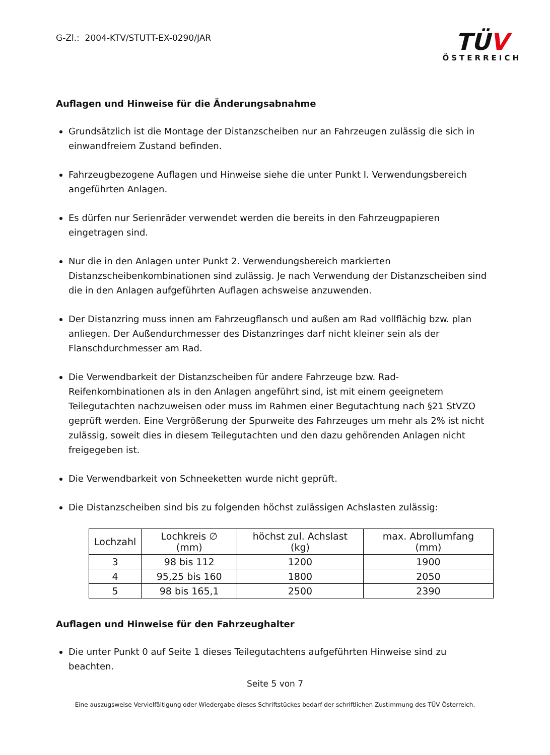G-Zl.: 2004-KTV/STUTT-EX-0290/JAR
TÜV
ÖSTERREICH
Auflagen und Hinweise für die Änderungsabnahme
Grundsätzlich ist die Montage der Distanzscheiben nur an Fahrzeugen zulässig die sich in einwandfreiem Zustand befinden.
Fahrzeugbezogene Auflagen und Hinweise siehe die unter Punkt I. Verwendungsbereich angeführten Anlagen.
Es dürfen nur Serienräder verwendet werden die bereits in den Fahrzeugpapieren eingetragen sind.
Nur die in den Anlagen unter Punkt 2. Verwendungsbereich markierten Distanzscheibenkombinationen sind zulässig. Je nach Verwendung der Distanzscheiben sind die in den Anlagen aufgeführten Auflagen achsweise anzuwenden.
Der Distanzring muss innen am Fahrzeugflansch und außen am Rad vollflächig bzw. plan anliegen. Der Außendurchmesser des Distanzringes darf nicht kleiner sein als der Flanschdurchmesser am Rad.
Die Verwendbarkeit der Distanzscheiben für andere Fahrzeuge bzw. Rad-Reifenkombinationen als in den Anlagen angeführt sind, ist mit einem geeignetem Teilegutachten nachzuweisen oder muss im Rahmen einer Begutachtung nach §21 StVZO geprüft werden. Eine Vergrößerung der Spurweite des Fahrzeuges um mehr als 2% ist nicht zulässig, soweit dies in diesem Teilegutachten und den dazu gehörenden Anlagen nicht freigegeben ist.
Die Verwendbarkeit von Schneeketten wurde nicht geprüft.
Die Distanzscheiben sind bis zu folgenden höchst zulässigen Achslasten zulässig:
| Lochzahl | Lochkreis ∅ (mm) | höchst zul. Achslast (kg) | max. Abrollumfang (mm) |
| --- | --- | --- | --- |
| 3 | 98 bis 112 | 1200 | 1900 |
| 4 | 95,25 bis 160 | 1800 | 2050 |
| 5 | 98 bis 165,1 | 2500 | 2390 |
Auflagen und Hinweise für den Fahrzeughalter
Die unter Punkt 0 auf Seite 1 dieses Teilegutachtens aufgeführten Hinweise sind zu beachten.
Seite 5 von 7
Eine auszugsweise Vervielfältigung oder Wiedergabe dieses Schriftstückes bedarf der schriftlichen Zustimmung des TÜV Österreich.